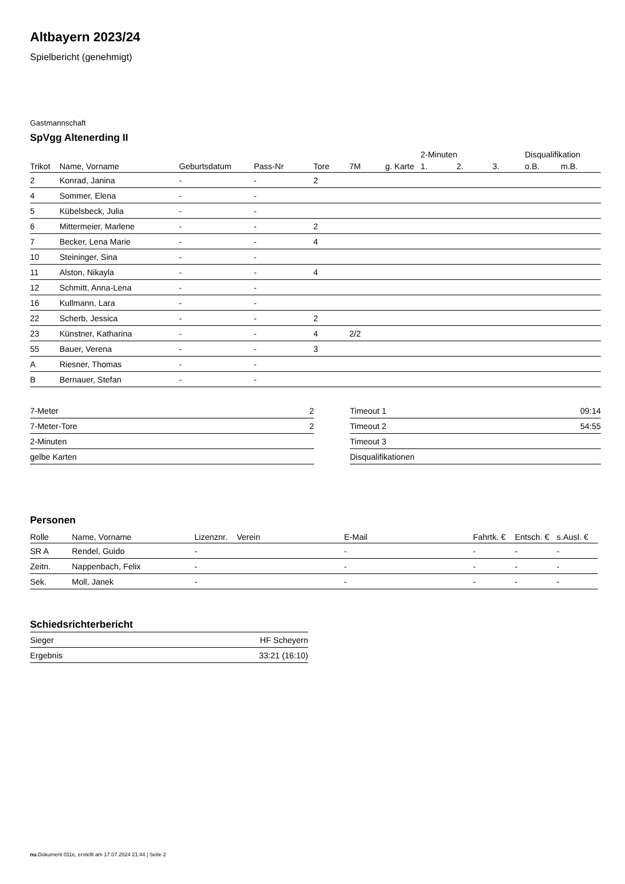Altbayern 2023/24
Spielbericht (genehmigt)
Gastmannschaft
SpVgg Altenerding II
| | | | | | | | 2-Minuten | | | Disqualifikation | |
| --- | --- | --- | --- | --- | --- | --- | --- | --- | --- | --- | --- |
| Trikot | Name, Vorname | Geburtsdatum | Pass-Nr | Tore | 7M | g. Karte | 1. | 2. | 3. | o.B. | m.B. |
| 2 | Konrad, Janina | - | - | 2 | | | | | | | |
| 4 | Sommer, Elena | - | - | | | | | | | | |
| 5 | Kübelsbeck, Julia | - | - | | | | | | | | |
| 6 | Mittermeier, Marlene | - | - | 2 | | | | | | | |
| 7 | Becker, Lena Marie | - | - | 4 | | | | | | | |
| 10 | Steininger, Sina | - | - | | | | | | | | |
| 11 | Alston, Nikayla | - | - | 4 | | | | | | | |
| 12 | Schmitt, Anna-Lena | - | - | | | | | | | | |
| 16 | Kullmann, Lara | - | - | | | | | | | | |
| 22 | Scherb, Jessica | - | - | 2 | | | | | | | |
| 23 | Künstner, Katharina | - | - | 4 | 2/2 | | | | | | |
| 55 | Bauer, Verena | - | - | 3 | | | | | | | |
| A | Riesner, Thomas | - | - | | | | | | | | |
| B | Bernauer, Stefan | - | - | | | | | | | | |
| 7-Meter | 2 |
| 7-Meter-Tore | 2 |
| 2-Minuten | |
| gelbe Karten | |
| Timeout 1 | 09:14 |
| Timeout 2 | 54:55 |
| Timeout 3 | |
| Disqualifikationen | |
Personen
| Rolle | Name, Vorname | Lizenznr. | Verein | E-Mail | Fahrtk. € | Entsch. € | s.Ausl. € |
| --- | --- | --- | --- | --- | --- | --- | --- |
| SR A | Rendel, Guido | - | | - | - | - | - |
| Zeitn. | Nappenbach, Felix | - | | - | - | - | - |
| Sek. | Moll, Janek | - | | - | - | - | - |
Schiedsrichterbericht
| Sieger | HF Scheyern |
| Ergebnis | 33:21 (16:10) |
nu.Dokument 011e, erstellt am 17.07.2024 21:44 | Seite 2